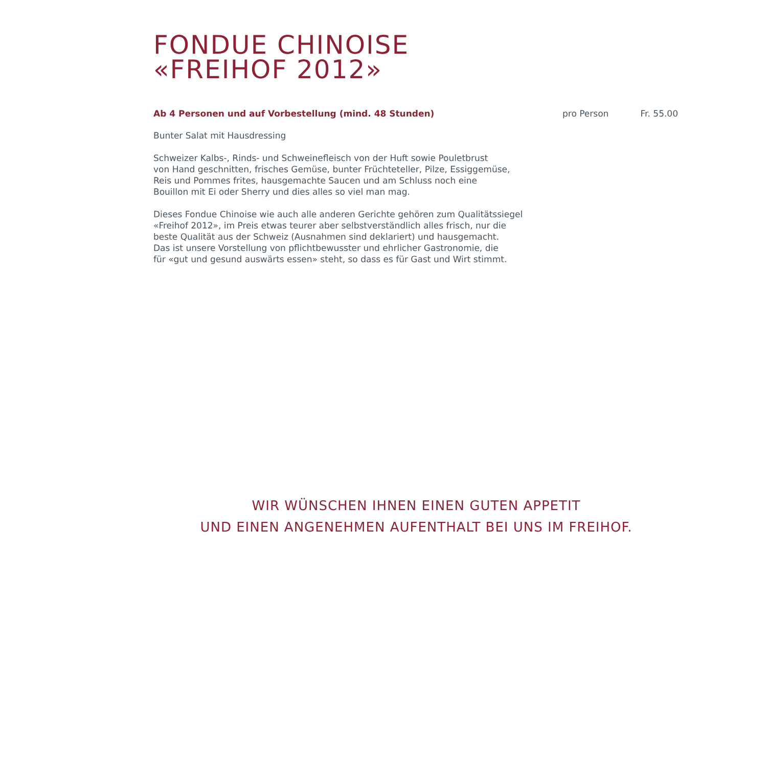FONDUE CHINOISE
«FREIHOF 2012»
Ab 4 Personen und auf Vorbestellung (mind. 48 Stunden) pro Person Fr. 55.00
Bunter Salat mit Hausdressing
Schweizer Kalbs-, Rinds- und Schweinefleisch von der Huft sowie Pouletbrust
von Hand geschnitten, frisches Gemüse, bunter Früchteteller, Pilze, Essiggemüse,
Reis und Pommes frites, hausgemachte Saucen und am Schluss noch eine
Bouillon mit Ei oder Sherry und dies alles so viel man mag.
Dieses Fondue Chinoise wie auch alle anderen Gerichte gehören zum Qualitätssiegel
«Freihof 2012», im Preis etwas teurer aber selbstverständlich alles frisch, nur die
beste Qualität aus der Schweiz (Ausnahmen sind deklariert) und hausgemacht.
Das ist unsere Vorstellung von pflichtbewusster und ehrlicher Gastronomie, die
für «gut und gesund auswärts essen» steht, so dass es für Gast und Wirt stimmt.
WIR WÜNSCHEN IHNEN EINEN GUTEN APPETIT
UND EINEN ANGENEHMEN AUFENTHALT BEI UNS IM FREIHOF.